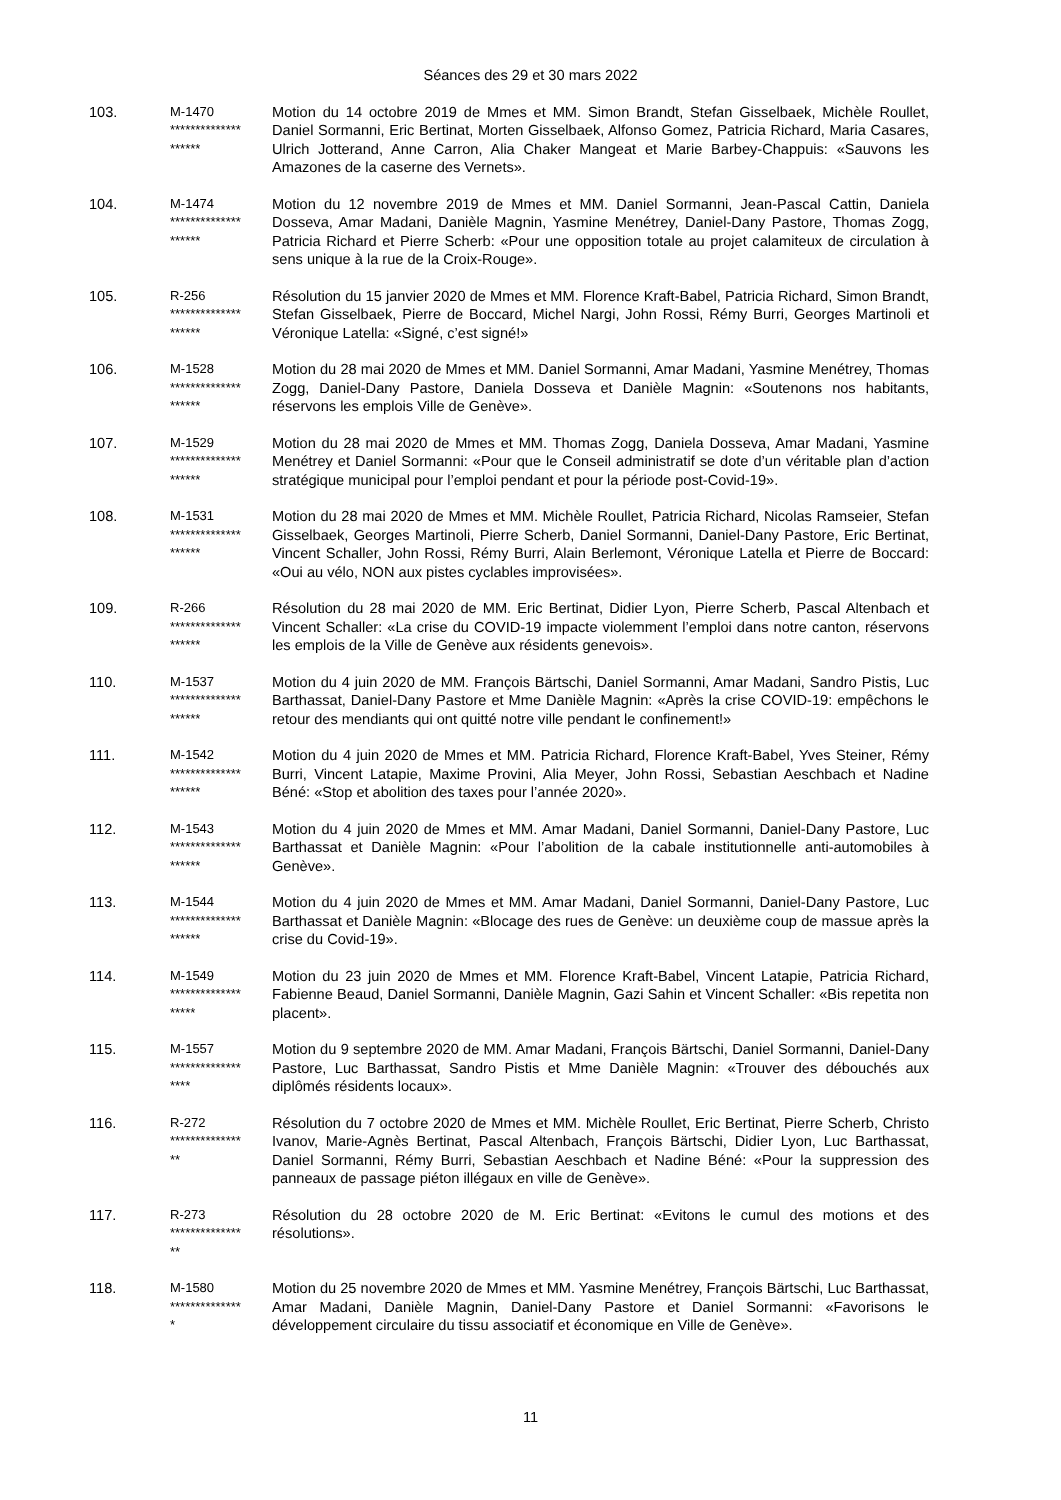Séances des 29 et 30 mars 2022
| 103. | M-1470 ************** ****** | Motion du 14 octobre 2019 de Mmes et MM. Simon Brandt, Stefan Gisselbaek, Michèle Roullet, Daniel Sormanni, Eric Bertinat, Morten Gisselbaek, Alfonso Gomez, Patricia Richard, Maria Casares, Ulrich Jotterand, Anne Carron, Alia Chaker Mangeat et Marie Barbey-Chappuis: «Sauvons les Amazones de la caserne des Vernets». |
| 104. | M-1474 ************** ****** | Motion du 12 novembre 2019 de Mmes et MM. Daniel Sormanni, Jean-Pascal Cattin, Daniela Dosseva, Amar Madani, Danièle Magnin, Yasmine Menétrey, Daniel-Dany Pastore, Thomas Zogg, Patricia Richard et Pierre Scherb: «Pour une opposition totale au projet calamiteux de circulation à sens unique à la rue de la Croix-Rouge». |
| 105. | R-256 ************** ****** | Résolution du 15 janvier 2020 de Mmes et MM. Florence Kraft-Babel, Patricia Richard, Simon Brandt, Stefan Gisselbaek, Pierre de Boccard, Michel Nargi, John Rossi, Rémy Burri, Georges Martinoli et Véronique Latella: «Signé, c’est signé!» |
| 106. | M-1528 ************** ****** | Motion du 28 mai 2020 de Mmes et MM. Daniel Sormanni, Amar Madani, Yasmine Menétrey, Thomas Zogg, Daniel-Dany Pastore, Daniela Dosseva et Danièle Magnin: «Soutenons nos habitants, réservons les emplois Ville de Genève». |
| 107. | M-1529 ************** ****** | Motion du 28 mai 2020 de Mmes et MM. Thomas Zogg, Daniela Dosseva, Amar Madani, Yasmine Menétrey et Daniel Sormanni: «Pour que le Conseil administratif se dote d’un véritable plan d’action stratégique municipal pour l’emploi pendant et pour la période post-Covid-19». |
| 108. | M-1531 ************** ****** | Motion du 28 mai 2020 de Mmes et MM. Michèle Roullet, Patricia Richard, Nicolas Ramseier, Stefan Gisselbaek, Georges Martinoli, Pierre Scherb, Daniel Sormanni, Daniel-Dany Pastore, Eric Bertinat, Vincent Schaller, John Rossi, Rémy Burri, Alain Berlemont, Véronique Latella et Pierre de Boccard: «Oui au vélo, NON aux pistes cyclables improvisées». |
| 109. | R-266 ************** ****** | Résolution du 28 mai 2020 de MM. Eric Bertinat, Didier Lyon, Pierre Scherb, Pascal Altenbach et Vincent Schaller: «La crise du COVID-19 impacte violemment l’emploi dans notre canton, réservons les emplois de la Ville de Genève aux résidents genevois». |
| 110. | M-1537 ************** ****** | Motion du 4 juin 2020 de MM. François Bärtschi, Daniel Sormanni, Amar Madani, Sandro Pistis, Luc Barthassat, Daniel-Dany Pastore et Mme Danièle Magnin: «Après la crise COVID-19: empêchons le retour des mendiants qui ont quitté notre ville pendant le confinement!» |
| 111. | M-1542 ************** ****** | Motion du 4 juin 2020 de Mmes et MM. Patricia Richard, Florence Kraft-Babel, Yves Steiner, Rémy Burri, Vincent Latapie, Maxime Provini, Alia Meyer, John Rossi, Sebastian Aeschbach et Nadine Béné: «Stop et abolition des taxes pour l’année 2020». |
| 112. | M-1543 ************** ****** | Motion du 4 juin 2020 de Mmes et MM. Amar Madani, Daniel Sormanni, Daniel-Dany Pastore, Luc Barthassat et Danièle Magnin: «Pour l’abolition de la cabale institutionnelle anti-automobiles à Genève». |
| 113. | M-1544 ************** ****** | Motion du 4 juin 2020 de Mmes et MM. Amar Madani, Daniel Sormanni, Daniel-Dany Pastore, Luc Barthassat et Danièle Magnin: «Blocage des rues de Genève: un deuxième coup de massue après la crise du Covid-19». |
| 114. | M-1549 ************** ***** | Motion du 23 juin 2020 de Mmes et MM. Florence Kraft-Babel, Vincent Latapie, Patricia Richard, Fabienne Beaud, Daniel Sormanni, Danièle Magnin, Gazi Sahin et Vincent Schaller: «Bis repetita non placent». |
| 115. | M-1557 ************** **** | Motion du 9 septembre 2020 de MM. Amar Madani, François Bärtschi, Daniel Sormanni, Daniel-Dany Pastore, Luc Barthassat, Sandro Pistis et Mme Danièle Magnin: «Trouver des débouchés aux diplômés résidents locaux». |
| 116. | R-272 ************** ** | Résolution du 7 octobre 2020 de Mmes et MM. Michèle Roullet, Eric Bertinat, Pierre Scherb, Christo Ivanov, Marie-Agnès Bertinat, Pascal Altenbach, François Bärtschi, Didier Lyon, Luc Barthassat, Daniel Sormanni, Rémy Burri, Sebastian Aeschbach et Nadine Béné: «Pour la suppression des panneaux de passage piéton illégaux en ville de Genève». |
| 117. | R-273 ************** ** | Résolution du 28 octobre 2020 de M. Eric Bertinat: «Evitons le cumul des motions et des résolutions». |
| 118. | M-1580 ************** * | Motion du 25 novembre 2020 de Mmes et MM. Yasmine Menétrey, François Bärtschi, Luc Barthassat, Amar Madani, Danièle Magnin, Daniel-Dany Pastore et Daniel Sormanni: «Favorisons le développement circulaire du tissu associatif et économique en Ville de Genève». |
11